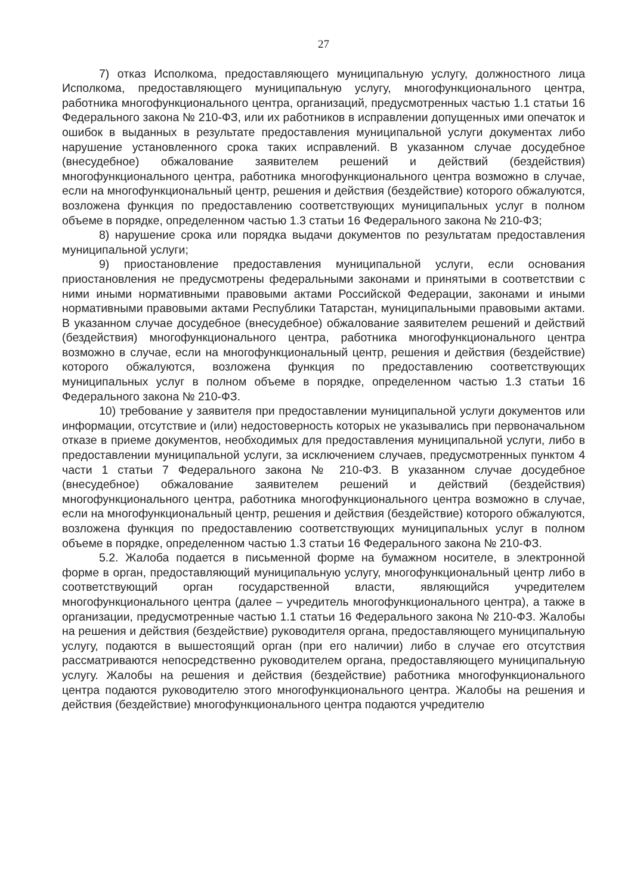27
7) отказ Исполкома, предоставляющего муниципальную услугу, должностного лица Исполкома, предоставляющего муниципальную услугу, многофункционального центра, работника многофункционального центра, организаций, предусмотренных частью 1.1 статьи 16 Федерального закона № 210-ФЗ, или их работников в исправлении допущенных ими опечаток и ошибок в выданных в результате предоставления муниципальной услуги документах либо нарушение установленного срока таких исправлений. В указанном случае досудебное (внесудебное) обжалование заявителем решений и действий (бездействия) многофункционального центра, работника многофункционального центра возможно в случае, если на многофункциональный центр, решения и действия (бездействие) которого обжалуются, возложена функция по предоставлению соответствующих муниципальных услуг в полном объеме в порядке, определенном частью 1.3 статьи 16 Федерального закона № 210-ФЗ;
8) нарушение срока или порядка выдачи документов по результатам предоставления муниципальной услуги;
9) приостановление предоставления муниципальной услуги, если основания приостановления не предусмотрены федеральными законами и принятыми в соответствии с ними иными нормативными правовыми актами Российской Федерации, законами и иными нормативными правовыми актами Республики Татарстан, муниципальными правовыми актами. В указанном случае досудебное (внесудебное) обжалование заявителем решений и действий (бездействия) многофункционального центра, работника многофункционального центра возможно в случае, если на многофункциональный центр, решения и действия (бездействие) которого обжалуются, возложена функция по предоставлению соответствующих муниципальных услуг в полном объеме в порядке, определенном частью 1.3 статьи 16 Федерального закона № 210-ФЗ.
10) требование у заявителя при предоставлении муниципальной услуги документов или информации, отсутствие и (или) недостоверность которых не указывались при первоначальном отказе в приеме документов, необходимых для предоставления муниципальной услуги, либо в предоставлении муниципальной услуги, за исключением случаев, предусмотренных пунктом 4 части 1 статьи 7 Федерального закона № 210-ФЗ. В указанном случае досудебное (внесудебное) обжалование заявителем решений и действий (бездействия) многофункционального центра, работника многофункционального центра возможно в случае, если на многофункциональный центр, решения и действия (бездействие) которого обжалуются, возложена функция по предоставлению соответствующих муниципальных услуг в полном объеме в порядке, определенном частью 1.3 статьи 16 Федерального закона № 210-ФЗ.
5.2. Жалоба подается в письменной форме на бумажном носителе, в электронной форме в орган, предоставляющий муниципальную услугу, многофункциональный центр либо в соответствующий орган государственной власти, являющийся учредителем многофункционального центра (далее – учредитель многофункционального центра), а также в организации, предусмотренные частью 1.1 статьи 16 Федерального закона № 210-ФЗ. Жалобы на решения и действия (бездействие) руководителя органа, предоставляющего муниципальную услугу, подаются в вышестоящий орган (при его наличии) либо в случае его отсутствия рассматриваются непосредственно руководителем органа, предоставляющего муниципальную услугу. Жалобы на решения и действия (бездействие) работника многофункционального центра подаются руководителю этого многофункционального центра. Жалобы на решения и действия (бездействие) многофункционального центра подаются учредителю